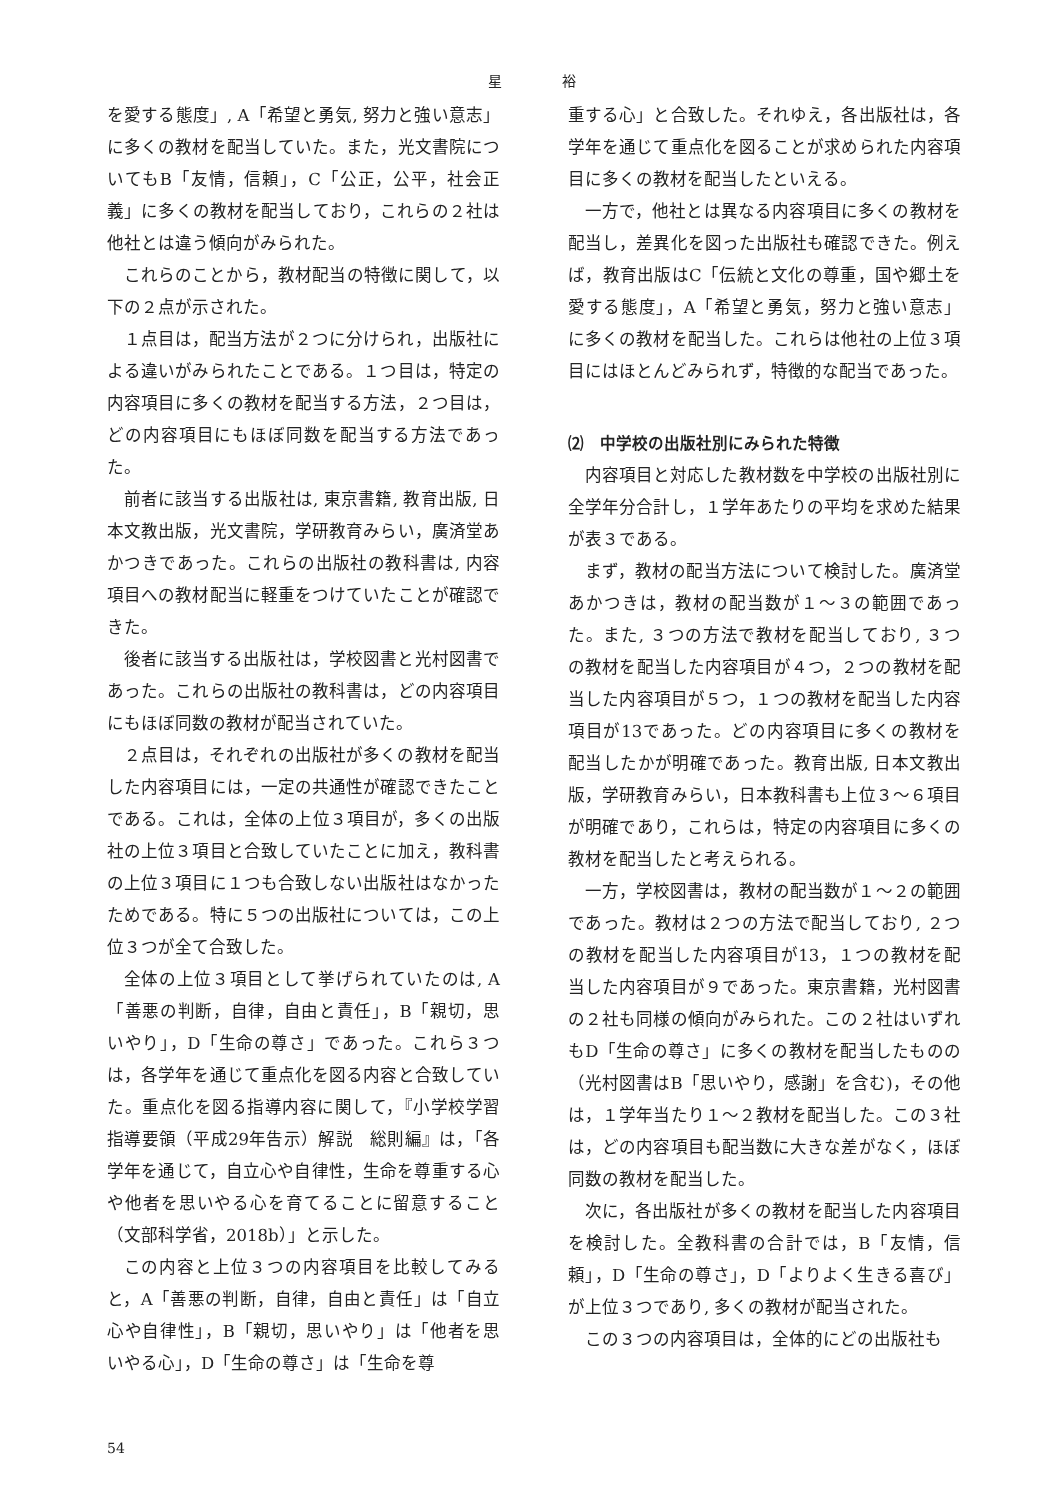星 裕
を愛する態度」, A「希望と勇気, 努力と強い意志」に多くの教材を配当していた。また，光文書院についてもB「友情，信頼」，C「公正，公平，社会正義」に多くの教材を配当しており，これらの２社は他社とは違う傾向がみられた。
これらのことから，教材配当の特徴に関して，以下の２点が示された。
１点目は，配当方法が２つに分けられ，出版社による違いがみられたことである。１つ目は，特定の内容項目に多くの教材を配当する方法，２つ目は，どの内容項目にもほぼ同数を配当する方法であった。
前者に該当する出版社は, 東京書籍, 教育出版, 日本文教出版，光文書院，学研教育みらい，廣済堂あかつきであった。これらの出版社の教科書は, 内容項目への教材配当に軽重をつけていたことが確認できた。
後者に該当する出版社は，学校図書と光村図書であった。これらの出版社の教科書は，どの内容項目にもほぼ同数の教材が配当されていた。
２点目は，それぞれの出版社が多くの教材を配当した内容項目には，一定の共通性が確認できたことである。これは，全体の上位３項目が，多くの出版社の上位３項目と合致していたことに加え，教科書の上位３項目に１つも合致しない出版社はなかったためである。特に５つの出版社については，この上位３つが全て合致した。
全体の上位３項目として挙げられていたのは, A「善悪の判断，自律，自由と責任」，B「親切，思いやり」，D「生命の尊さ」であった。これら３つは，各学年を通じて重点化を図る内容と合致していた。重点化を図る指導内容に関して，『小学校学習指導要領（平成29年告示）解説　総則編』は，「各学年を通じて，自立心や自律性，生命を尊重する心や他者を思いやる心を育てることに留意すること（文部科学省，2018b）」と示した。
この内容と上位３つの内容項目を比較してみると，A「善悪の判断，自律，自由と責任」は「自立心や自律性」，B「親切，思いやり」は「他者を思いやる心」，D「生命の尊さ」は「生命を尊
重する心」と合致した。それゆえ，各出版社は，各学年を通じて重点化を図ることが求められた内容項目に多くの教材を配当したといえる。
一方で，他社とは異なる内容項目に多くの教材を配当し，差異化を図った出版社も確認できた。例えば，教育出版はC「伝統と文化の尊重，国や郷土を愛する態度」，A「希望と勇気，努力と強い意志」に多くの教材を配当した。これらは他社の上位３項目にはほとんどみられず，特徴的な配当であった。
⑵　中学校の出版社別にみられた特徴
内容項目と対応した教材数を中学校の出版社別に全学年分合計し，１学年あたりの平均を求めた結果が表３である。
まず，教材の配当方法について検討した。廣済堂あかつきは，教材の配当数が１～３の範囲であった。また, ３つの方法で教材を配当しており, ３つの教材を配当した内容項目が４つ，２つの教材を配当した内容項目が５つ，１つの教材を配当した内容項目が13であった。どの内容項目に多くの教材を配当したかが明確であった。教育出版, 日本文教出版，学研教育みらい，日本教科書も上位３～６項目が明確であり，これらは，特定の内容項目に多くの教材を配当したと考えられる。
一方，学校図書は，教材の配当数が１～２の範囲であった。教材は２つの方法で配当しており, ２つの教材を配当した内容項目が13，１つの教材を配当した内容項目が９であった。東京書籍，光村図書の２社も同様の傾向がみられた。この２社はいずれもD「生命の尊さ」に多くの教材を配当したものの（光村図書はB「思いやり，感謝」を含む)，その他は，１学年当たり１～２教材を配当した。この３社は，どの内容項目も配当数に大きな差がなく，ほぼ同数の教材を配当した。
次に，各出版社が多くの教材を配当した内容項目を検討した。全教科書の合計では，B「友情，信頼」，D「生命の尊さ」，D「よりよく生きる喜び」が上位３つであり, 多くの教材が配当された。
この３つの内容項目は，全体的にどの出版社も
54